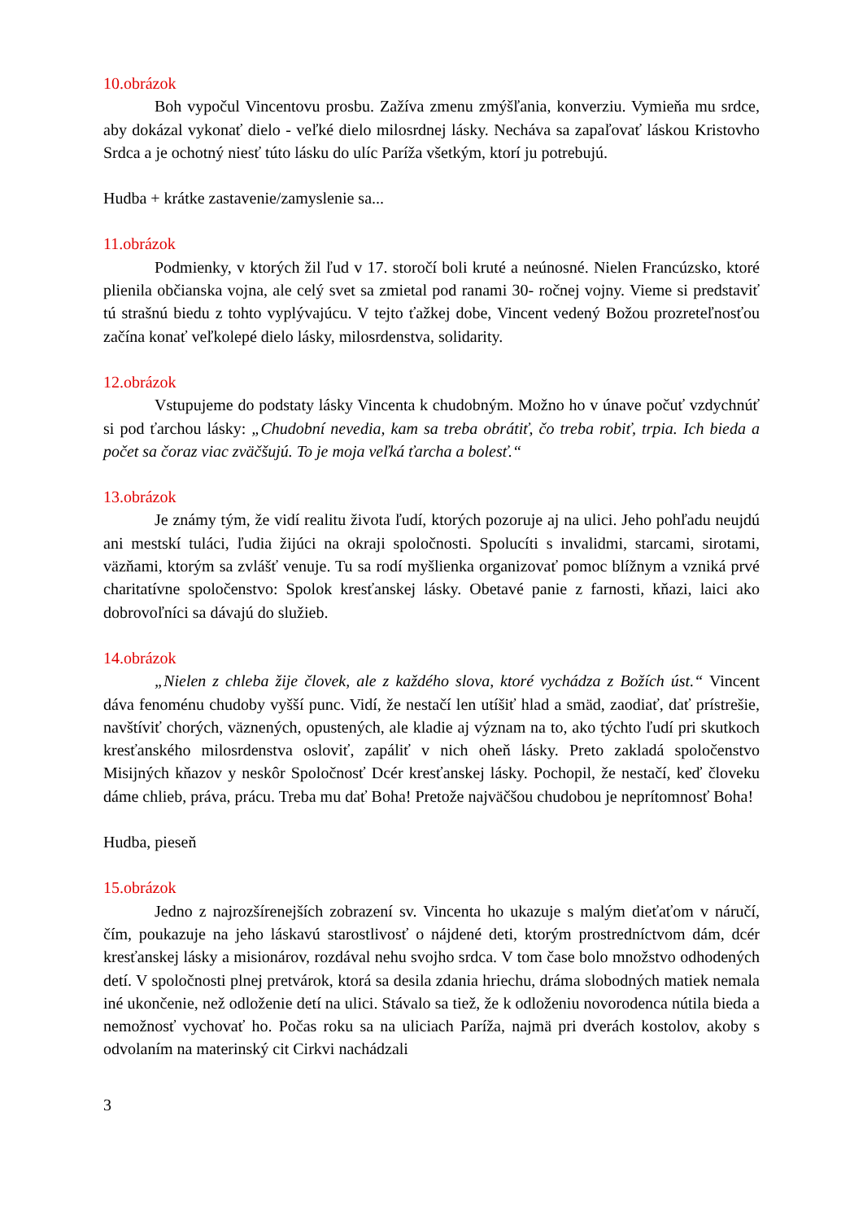10.obrázok
Boh vypočul Vincentovu prosbu. Zažíva zmenu zmýšľania, konverziu. Vymieňa mu srdce, aby dokázal vykonať dielo - veľké dielo milosrdnej lásky. Necháva sa zapaľovať láskou Kristovho Srdca a je ochotný niesť túto lásku do ulíc Paríža všetkým, ktorí ju potrebujú.
Hudba + krátke zastavenie/zamyslenie sa...
11.obrázok
Podmienky, v ktorých žil ľud v 17. storočí boli kruté a neúnosné. Nielen Francúzsko, ktoré plienila občianska vojna, ale celý svet sa zmietal pod ranami 30- ročnej vojny. Vieme si predstaviť tú strašnú biedu z tohto vyplývajúcu. V tejto ťažkej dobe, Vincent vedený Božou prozreteľnosťou začína konať veľkolepé dielo lásky, milosrdenstva, solidarity.
12.obrázok
Vstupujeme do podstaty lásky Vincenta k chudobným. Možno ho v únave počuť vzdychnúť si pod ťarchou lásky: „Chudobní nevedia, kam sa treba obrátiť, čo treba robiť, trpia. Ich bieda a počet sa čoraz viac zväčšujú. To je moja veľká ťarcha a bolesť.“
13.obrázok
Je známy tým, že vidí realitu života ľudí, ktorých pozoruje aj na ulici. Jeho pohľadu neujdú ani mestskí tuláci, ľudia žijúci na okraji spoločnosti. Spolucíti s invalidmi, starcami, sirotami, väzňami, ktorým sa zvlášť venuje. Tu sa rodí myšlienka organizovať pomoc blížnym a vzniká prvé charitatívne spoločenstvo: Spolok kresťanskej lásky. Obetavé panie z farnosti, kňazi, laici ako dobrovoľníci sa dávajú do služieb.
14.obrázok
„Nielen z chleba žije človek, ale z každého slova, ktoré vychádza z Božích úst.“ Vincent dáva fenoménu chudoby vyšší punc. Vidí, že nestačí len utíšiť hlad a smäd, zaodiať, dať prístrešie, navštíviť chorých, väznených, opustených, ale kladie aj význam na to, ako týchto ľudí pri skutkoch kresťanského milosrdenstva osloviť, zapáliť v nich oheň lásky. Preto zakladá spoločenstvo Misijných kňazov y neskôr Spoločnosť Dcér kresťanskej lásky. Pochopil, že nestačí, keď človeku dáme chlieb, práva, prácu. Treba mu dať Boha! Pretože najväčšou chudobou je neprítomnosť Boha!
Hudba, pieseň
15.obrázok
Jedno z najrozšírenejších zobrazení sv. Vincenta ho ukazuje s malým dieťaťom v náručí, čím, poukazuje na jeho láskavú starostlivosť o nájdené deti, ktorým prostredníctvom dám, dcér kresťanskej lásky a misionárov, rozdával nehu svojho srdca. V tom čase bolo množstvo odhodených detí. V spoločnosti plnej pretvárok, ktorá sa desila zdania hriechu, dráma slobodných matiek nemala iné ukončenie, než odloženie detí na ulici. Stávalo sa tiež, že k odloženiu novorodenca nútila bieda a nemožnosť vychovať ho. Počas roku sa na uliciach Paríža, najmä pri dverách kostolov, akoby s odvolaním na materinský cit Cirkvi nachádzali
3